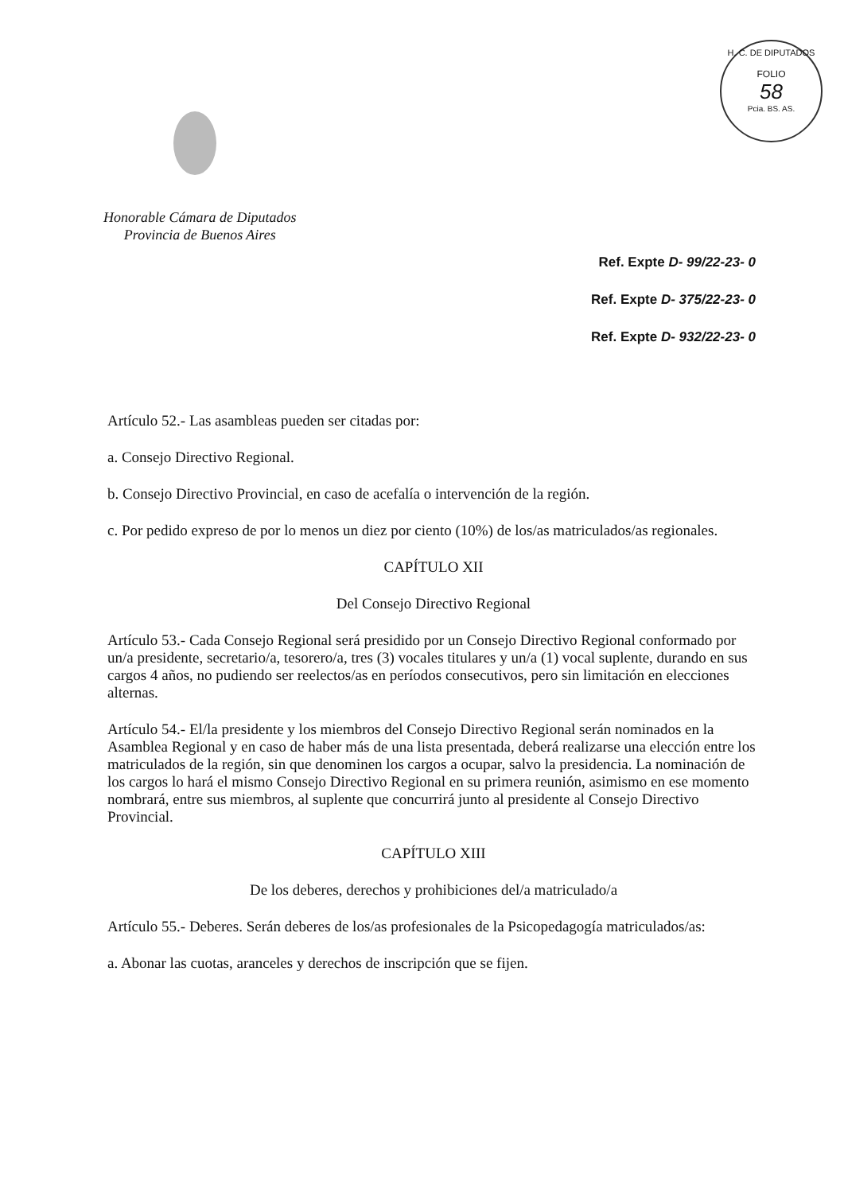H. C. DE DIPUTADOS
FOLIO
58
Pcia. BS. AS.
Honorable Cámara de Diputados
Provincia de Buenos Aires
Ref. Expte D- 99/22-23- 0
Ref. Expte D- 375/22-23- 0
Ref. Expte D- 932/22-23- 0
Artículo 52.- Las asambleas pueden ser citadas por:
a. Consejo Directivo Regional.
b. Consejo Directivo Provincial, en caso de acefalía o intervención de la región.
c. Por pedido expreso de por lo menos un diez por ciento (10%) de los/as matriculados/as regionales.
CAPÍTULO XII
Del Consejo Directivo Regional
Artículo 53.- Cada Consejo Regional será presidido por un Consejo Directivo Regional conformado por un/a presidente, secretario/a, tesorero/a, tres (3) vocales titulares y un/a (1) vocal suplente, durando en sus cargos 4 años, no pudiendo ser reelectos/as en períodos consecutivos, pero sin limitación en elecciones alternas.
Artículo 54.- El/la presidente y los miembros del Consejo Directivo Regional serán nominados en la Asamblea Regional y en caso de haber más de una lista presentada, deberá realizarse una elección entre los matriculados de la región, sin que denominen los cargos a ocupar, salvo la presidencia. La nominación de los cargos lo hará el mismo Consejo Directivo Regional en su primera reunión, asimismo en ese momento nombrará, entre sus miembros, al suplente que concurrirá junto al presidente al Consejo Directivo Provincial.
CAPÍTULO XIII
De los deberes, derechos y prohibiciones del/a matriculado/a
Artículo 55.- Deberes. Serán deberes de los/as profesionales de la Psicopedagogía matriculados/as:
a. Abonar las cuotas, aranceles y derechos de inscripción que se fijen.